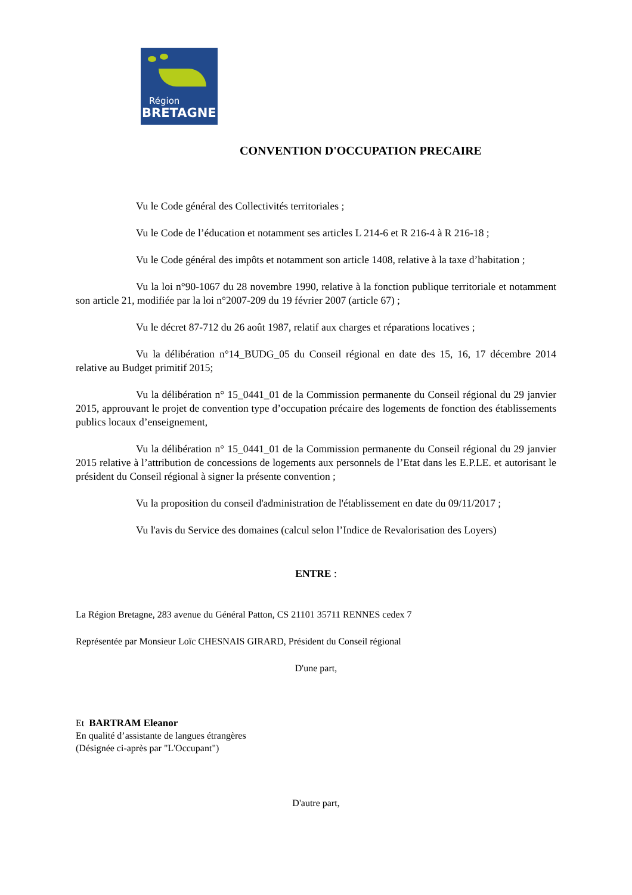Région
BRETAGNE
CONVENTION D'OCCUPATION PRECAIRE
Vu le Code général des Collectivités territoriales ;
Vu le Code de l’éducation et notamment ses articles L 214-6 et R 216-4 à R 216-18 ;
Vu le Code général des impôts et notamment son article 1408, relative à la taxe d’habitation ;
Vu la loi n°90-1067 du 28 novembre 1990, relative à la fonction publique territoriale et notamment son article 21, modifiée par la loi n°2007-209 du 19 février 2007 (article 67) ;
Vu le décret 87-712 du 26 août 1987, relatif aux charges et réparations locatives ;
Vu la délibération n°14_BUDG_05 du Conseil régional en date des 15, 16, 17 décembre 2014 relative au Budget primitif 2015;
Vu la délibération n° 15_0441_01 de la Commission permanente du Conseil régional du 29 janvier 2015, approuvant le projet de convention type d’occupation précaire des logements de fonction des établissements publics locaux d’enseignement,
Vu la délibération n° 15_0441_01 de la Commission permanente du Conseil régional du 29 janvier 2015 relative à l’attribution de concessions de logements aux personnels de l’Etat dans les E.P.LE. et autorisant le président du Conseil régional à signer la présente convention ;
Vu la proposition du conseil d'administration de l'établissement en date du 09/11/2017 ;
Vu l'avis du Service des domaines (calcul selon l’Indice de Revalorisation des Loyers)
ENTRE :
La Région Bretagne, 283 avenue du Général Patton, CS 21101 35711 RENNES cedex 7
Représentée par Monsieur Loïc CHESNAIS GIRARD, Président du Conseil régional
D'une part,
Et BARTRAM Eleanor
En qualité d’assistante de langues étrangères
(Désignée ci-après par "L'Occupant")
D'autre part,